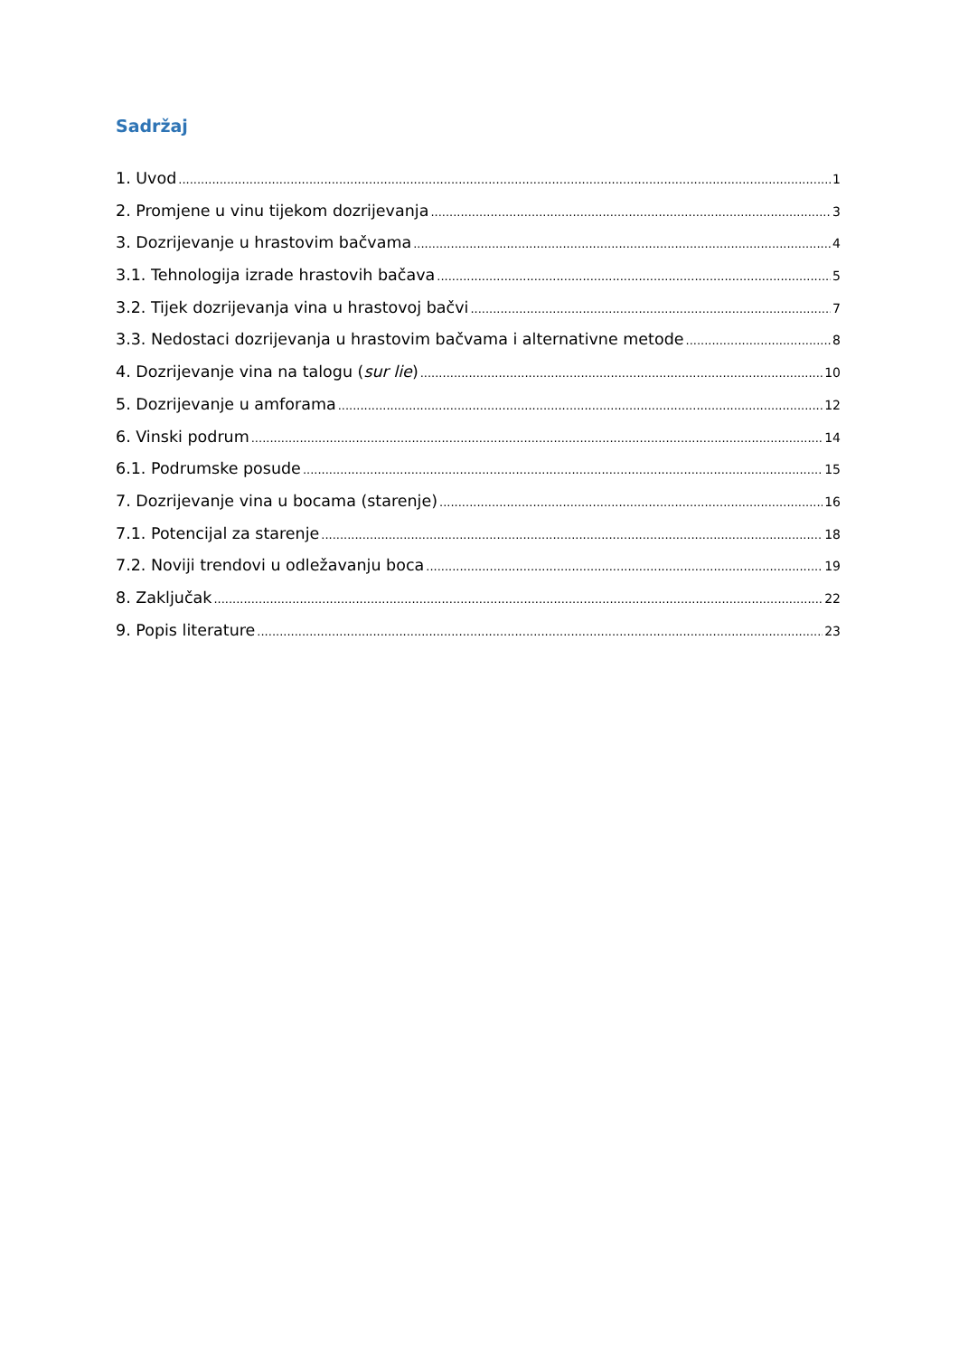Sadržaj
1. Uvod 1
2. Promjene u vinu tijekom dozrijevanja 3
3. Dozrijevanje u hrastovim bačvama 4
3.1. Tehnologija izrade hrastovih bačava 5
3.2. Tijek dozrijevanja vina u hrastovoj bačvi 7
3.3. Nedostaci dozrijevanja u hrastovim bačvama i alternativne metode 8
4. Dozrijevanje vina na talogu (sur lie) 10
5. Dozrijevanje u amforama 12
6. Vinski podrum 14
6.1. Podrumske posude 15
7. Dozrijevanje vina u bocama (starenje) 16
7.1. Potencijal za starenje 18
7.2. Noviji trendovi u odležavanju boca 19
8. Zaključak 22
9. Popis literature 23